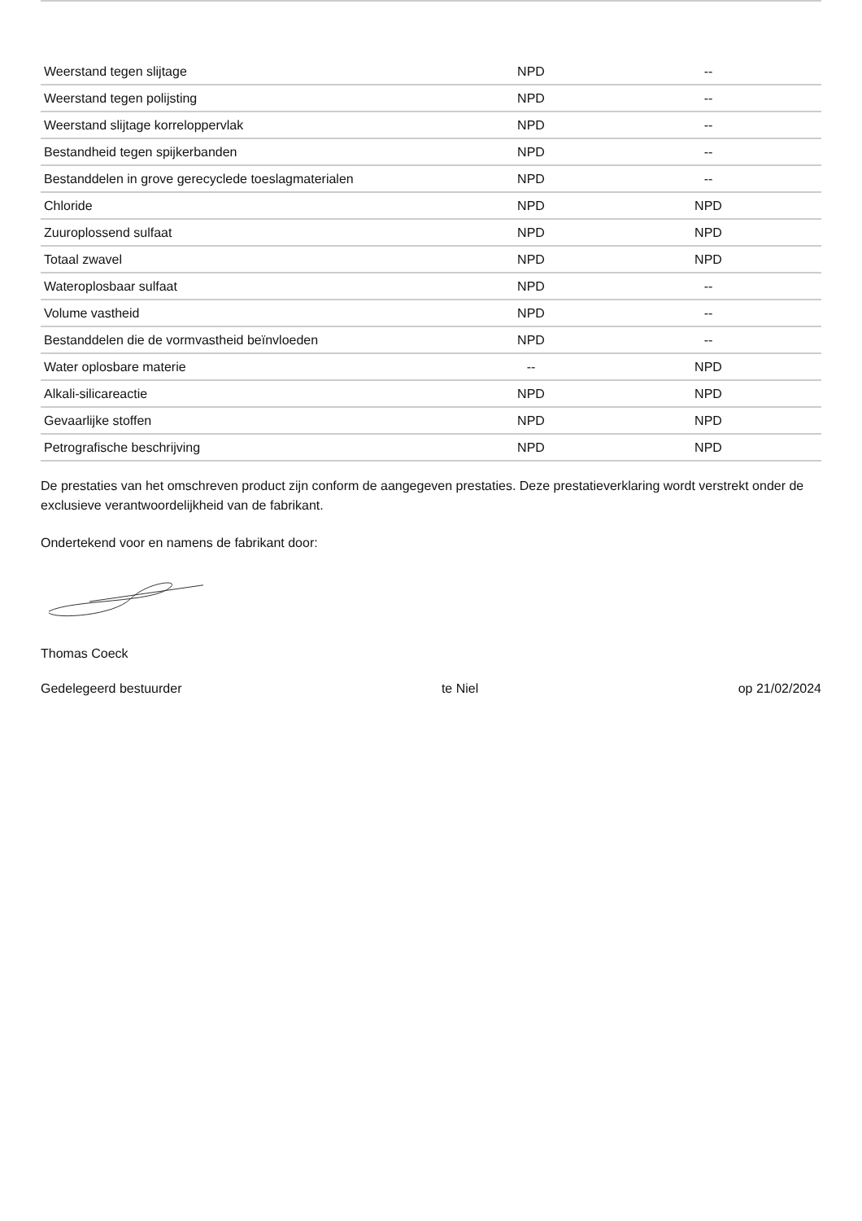| Weerstand tegen slijtage | NPD | -- |
| Weerstand tegen polijsting | NPD | -- |
| Weerstand slijtage korreloppervlak | NPD | -- |
| Bestandheid tegen spijkerbanden | NPD | -- |
| Bestanddelen in grove gerecyclede toeslagmaterialen | NPD | -- |
| Chloride | NPD | NPD |
| Zuuroplossend sulfaat | NPD | NPD |
| Totaal zwavel | NPD | NPD |
| Wateroplosbaar sulfaat | NPD | -- |
| Volume vastheid | NPD | -- |
| Bestanddelen die de vormvastheid beïnvloeden | NPD | -- |
| Water oplosbare materie | -- | NPD |
| Alkali-silicareactie | NPD | NPD |
| Gevaarlijke stoffen | NPD | NPD |
| Petrografische beschrijving | NPD | NPD |
De prestaties van het omschreven product zijn conform de aangegeven prestaties. Deze prestatieverklaring wordt verstrekt onder de exclusieve verantwoordelijkheid van de fabrikant.
Ondertekend voor en namens de fabrikant door:
Thomas Coeck
Gedelegeerd bestuurder te Niel op 21/02/2024